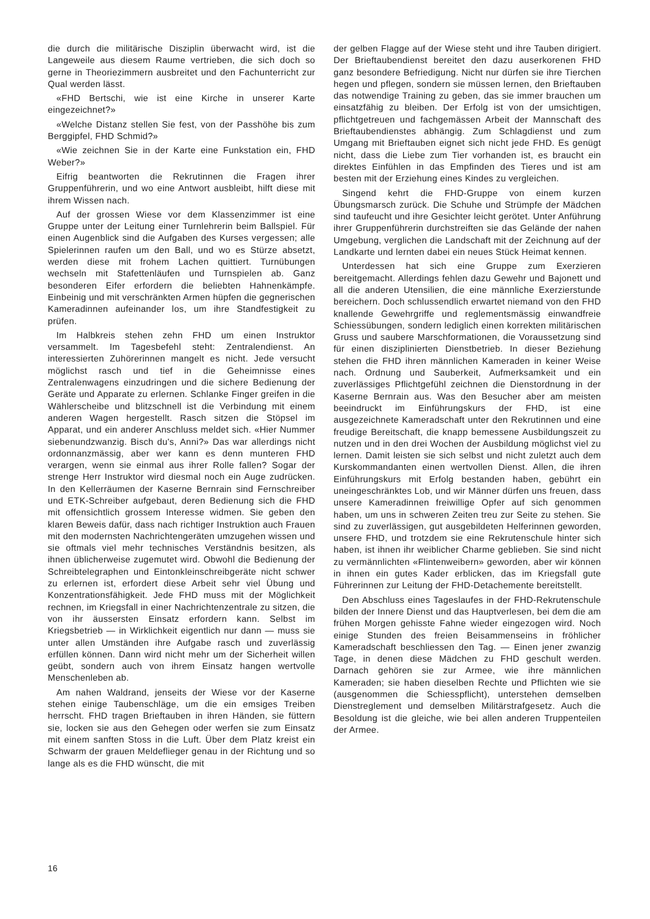die durch die militärische Disziplin überwacht wird, ist die Langeweile aus diesem Raume vertrieben, die sich doch so gerne in Theoriezimmern ausbreitet und den Fachunterricht zur Qual werden lässt.
«FHD Bertschi, wie ist eine Kirche in unserer Karte eingezeichnet?»
«Welche Distanz stellen Sie fest, von der Passhöhe bis zum Berggipfel, FHD Schmid?»
«Wie zeichnen Sie in der Karte eine Funkstation ein, FHD Weber?»
Eifrig beantworten die Rekrutinnen die Fragen ihrer Gruppenführerin, und wo eine Antwort ausbleibt, hilft diese mit ihrem Wissen nach.
Auf der grossen Wiese vor dem Klassenzimmer ist eine Gruppe unter der Leitung einer Turnlehrerin beim Ballspiel. Für einen Augenblick sind die Aufgaben des Kurses vergessen; alle Spielerinnen raufen um den Ball, und wo es Stürze absetzt, werden diese mit frohem Lachen quittiert. Turnübungen wechseln mit Stafettenläufen und Turnspielen ab. Ganz besonderen Eifer erfordern die beliebten Hahnenkämpfe. Einbeinig und mit verschränkten Armen hüpfen die gegnerischen Kameradinnen aufeinander los, um ihre Standfestigkeit zu prüfen.
Im Halbkreis stehen zehn FHD um einen Instruktor versammelt. Im Tagesbefehl steht: Zentralendienst. An interessierten Zuhörerinnen mangelt es nicht. Jede versucht möglichst rasch und tief in die Geheimnisse eines Zentralenwagens einzudringen und die sichere Bedienung der Geräte und Apparate zu erlernen. Schlanke Finger greifen in die Wählerscheibe und blitzschnell ist die Verbindung mit einem anderen Wagen hergestellt. Rasch sitzen die Stöpsel im Apparat, und ein anderer Anschluss meldet sich. «Hier Nummer siebenundzwanzig. Bisch du's, Anni?» Das war allerdings nicht ordonnanzmässig, aber wer kann es denn munteren FHD verargen, wenn sie einmal aus ihrer Rolle fallen? Sogar der strenge Herr Instruktor wird diesmal noch ein Auge zudrücken. In den Kellerräumen der Kaserne Bernrain sind Fernschreiber und ETK-Schreiber aufgebaut, deren Bedienung sich die FHD mit offensichtlich grossem Interesse widmen. Sie geben den klaren Beweis dafür, dass nach richtiger Instruktion auch Frauen mit den modernsten Nachrichtengeräten umzugehen wissen und sie oftmals viel mehr technisches Verständnis besitzen, als ihnen üblicherweise zugemutet wird. Obwohl die Bedienung der Schreibtelegraphen und Eintonkleinschreibgeräte nicht schwer zu erlernen ist, erfordert diese Arbeit sehr viel Übung und Konzentrationsfähigkeit. Jede FHD muss mit der Möglichkeit rechnen, im Kriegsfall in einer Nachrichtenzentrale zu sitzen, die von ihr äussersten Einsatz erfordern kann. Selbst im Kriegsbetrieb — in Wirklichkeit eigentlich nur dann — muss sie unter allen Umständen ihre Aufgabe rasch und zuverlässig erfüllen können. Dann wird nicht mehr um der Sicherheit willen geübt, sondern auch von ihrem Einsatz hangen wertvolle Menschenleben ab.
Am nahen Waldrand, jenseits der Wiese vor der Kaserne stehen einige Taubenschläge, um die ein emsiges Treiben herrscht. FHD tragen Brieftauben in ihren Händen, sie füttern sie, locken sie aus den Gehegen oder werfen sie zum Einsatz mit einem sanften Stoss in die Luft. Über dem Platz kreist ein Schwarm der grauen Meldeflieger genau in der Richtung und so lange als es die FHD wünscht, die mit
der gelben Flagge auf der Wiese steht und ihre Tauben dirigiert. Der Brieftaubendienst bereitet den dazu auserkorenen FHD ganz besondere Befriedigung. Nicht nur dürfen sie ihre Tierchen hegen und pflegen, sondern sie müssen lernen, den Brieftauben das notwendige Training zu geben, das sie immer brauchen um einsatzfähig zu bleiben. Der Erfolg ist von der umsichtigen, pflichtgetreuen und fachgemässen Arbeit der Mannschaft des Brieftaubendienstes abhängig. Zum Schlagdienst und zum Umgang mit Brieftauben eignet sich nicht jede FHD. Es genügt nicht, dass die Liebe zum Tier vorhanden ist, es braucht ein direktes Einfühlen in das Empfinden des Tieres und ist am besten mit der Erziehung eines Kindes zu vergleichen.
Singend kehrt die FHD-Gruppe von einem kurzen Übungsmarsch zurück. Die Schuhe und Strümpfe der Mädchen sind taufeucht und ihre Gesichter leicht gerötet. Unter Anführung ihrer Gruppenführerin durchstreiften sie das Gelände der nahen Umgebung, verglichen die Landschaft mit der Zeichnung auf der Landkarte und lernten dabei ein neues Stück Heimat kennen.
Unterdessen hat sich eine Gruppe zum Exerzieren bereitgemacht. Allerdings fehlen dazu Gewehr und Bajonett und all die anderen Utensilien, die eine männliche Exerzierstunde bereichern. Doch schlussendlich erwartet niemand von den FHD knallende Gewehrgriffe und reglementsmässig einwandfreie Schiessübungen, sondern lediglich einen korrekten militärischen Gruss und saubere Marschformationen, die Voraussetzung sind für einen disziplinierten Dienstbetrieb. In dieser Beziehung stehen die FHD ihren männlichen Kameraden in keiner Weise nach. Ordnung und Sauberkeit, Aufmerksamkeit und ein zuverlässiges Pflichtgefühl zeichnen die Dienstordnung in der Kaserne Bernrain aus. Was den Besucher aber am meisten beeindruckt im Einführungskurs der FHD, ist eine ausgezeichnete Kameradschaft unter den Rekrutinnen und eine freudige Bereitschaft, die knapp bemessene Ausbildungszeit zu nutzen und in den drei Wochen der Ausbildung möglichst viel zu lernen. Damit leisten sie sich selbst und nicht zuletzt auch dem Kurskommandanten einen wertvollen Dienst. Allen, die ihren Einführungskurs mit Erfolg bestanden haben, gebührt ein uneingeschränktes Lob, und wir Männer dürfen uns freuen, dass unsere Kameradinnen freiwillige Opfer auf sich genommen haben, um uns in schweren Zeiten treu zur Seite zu stehen. Sie sind zu zuverlässigen, gut ausgebildeten Helferinnen geworden, unsere FHD, und trotzdem sie eine Rekrutenschule hinter sich haben, ist ihnen ihr weiblicher Charme geblieben. Sie sind nicht zu vermännlichten «Flintenweibern» geworden, aber wir können in ihnen ein gutes Kader erblicken, das im Kriegsfall gute Führerinnen zur Leitung der FHD-Detachemente bereitstellt.
Den Abschluss eines Tageslaufes in der FHD-Rekrutenschule bilden der Innere Dienst und das Hauptverlesen, bei dem die am frühen Morgen gehisste Fahne wieder eingezogen wird. Noch einige Stunden des freien Beisammenseins in fröhlicher Kameradschaft beschliessen den Tag. — Einen jener zwanzig Tage, in denen diese Mädchen zu FHD geschult werden. Darnach gehören sie zur Armee, wie ihre männlichen Kameraden; sie haben dieselben Rechte und Pflichten wie sie (ausgenommen die Schiesspflicht), unterstehen demselben Dienstreglement und demselben Militärstrafgesetz. Auch die Besoldung ist die gleiche, wie bei allen anderen Truppenteilen der Armee.
16